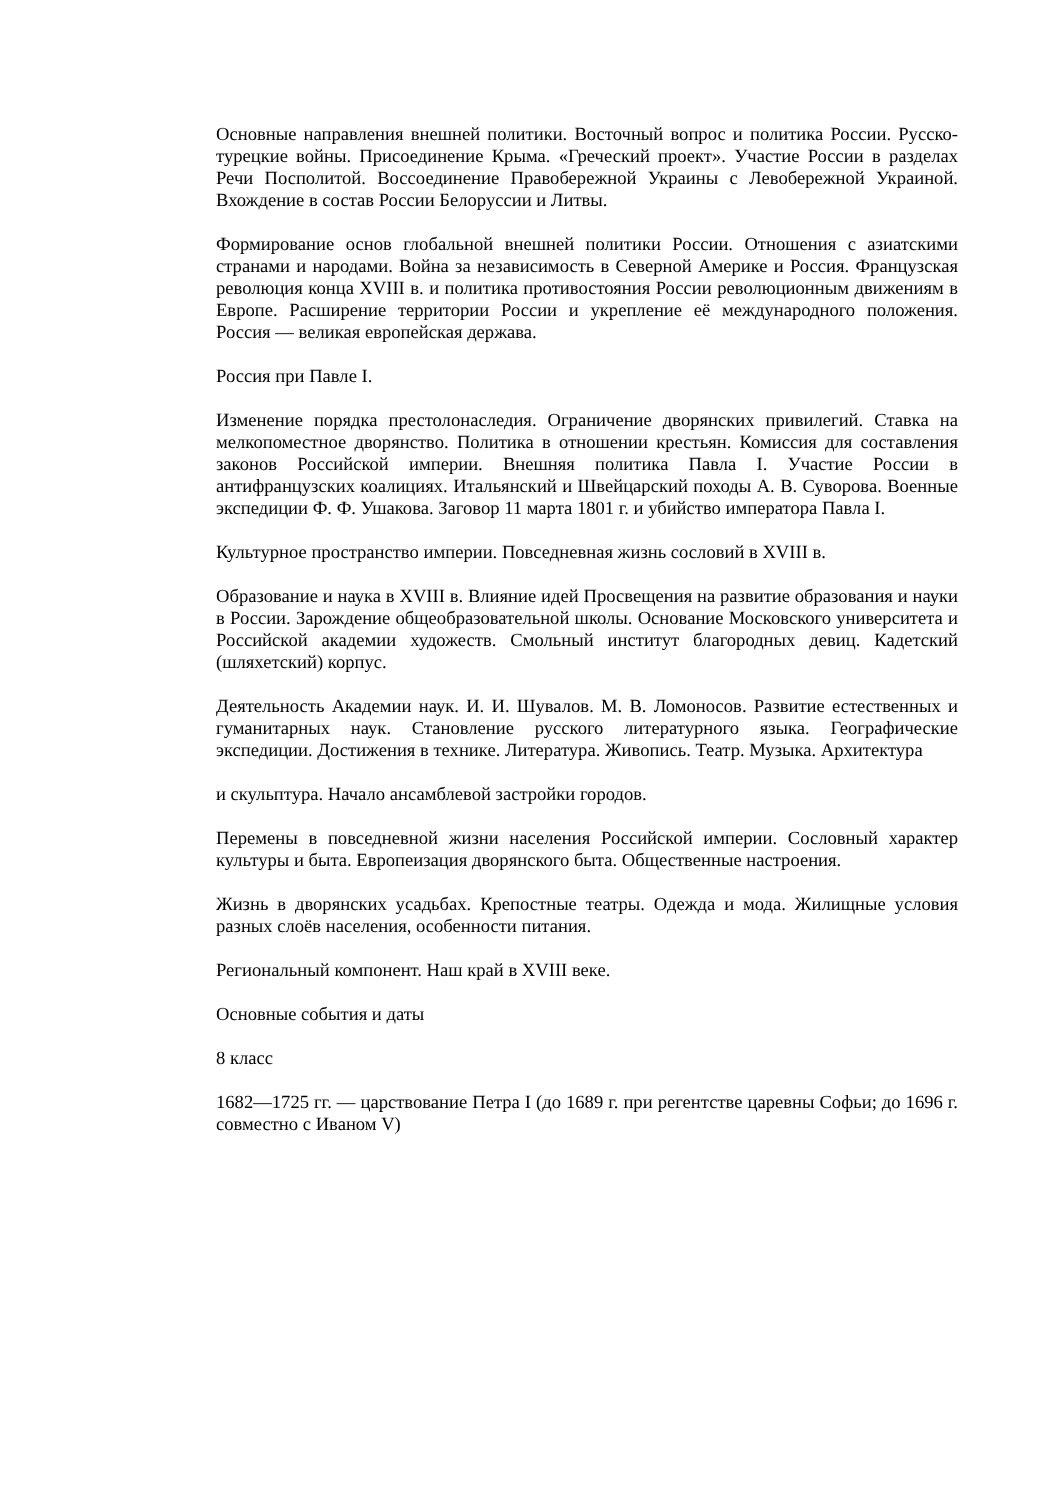Основные направления внешней политики. Восточный вопрос и политика России. Русско-турецкие войны. Присоединение Крыма. «Греческий проект». Участие России в разделах Речи Посполитой. Воссоединение Правобережной Украины с Левобережной Украиной. Вхождение в состав России Белоруссии и Литвы.
Формирование основ глобальной внешней политики России. Отношения с азиатскими странами и народами. Война за независимость в Северной Америке и Россия. Французская революция конца XVIII в. и политика противостояния России революционным движениям в Европе. Расширение территории России и укрепление её международного положения. Россия — великая европейская держава.
Россия при Павле I.
Изменение порядка престолонаследия. Ограничение дворянских привилегий. Ставка на мелкопоместное дворянство. Политика в отношении крестьян. Комиссия для составления законов Российской империи. Внешняя политика Павла I. Участие России в антифранцузских коалициях. Итальянский и Швейцарский походы А. В. Суворова. Военные экспедиции Ф. Ф. Ушакова. Заговор 11 марта 1801 г. и убийство императора Павла I.
Культурное пространство империи. Повседневная жизнь сословий в XVIII в.
Образование и наука в XVIII в. Влияние идей Просвещения на развитие образования и науки в России. Зарождение общеобразовательной школы. Основание Московского университета и Российской академии художеств. Смольный институт благородных девиц. Кадетский (шляхетский) корпус.
Деятельность Академии наук. И. И. Шувалов. М. В. Ломоносов. Развитие естественных и гуманитарных наук. Становление русского литературного языка. Географические экспедиции. Достижения в технике. Литература. Живопись. Театр. Музыка. Архитектура
и скульптура. Начало ансамблевой застройки городов.
Перемены в повседневной жизни населения Российской империи. Сословный характер культуры и быта. Европеизация дворянского быта. Общественные настроения.
Жизнь в дворянских усадьбах. Крепостные театры. Одежда и мода. Жилищные условия разных слоёв населения, особенности питания.
Региональный компонент. Наш край в XVIII веке.
Основные события и даты
8 класс
1682—1725 гг. — царствование Петра I (до 1689 г. при регентстве царевны Софьи; до 1696 г. совместно с Иваном V)